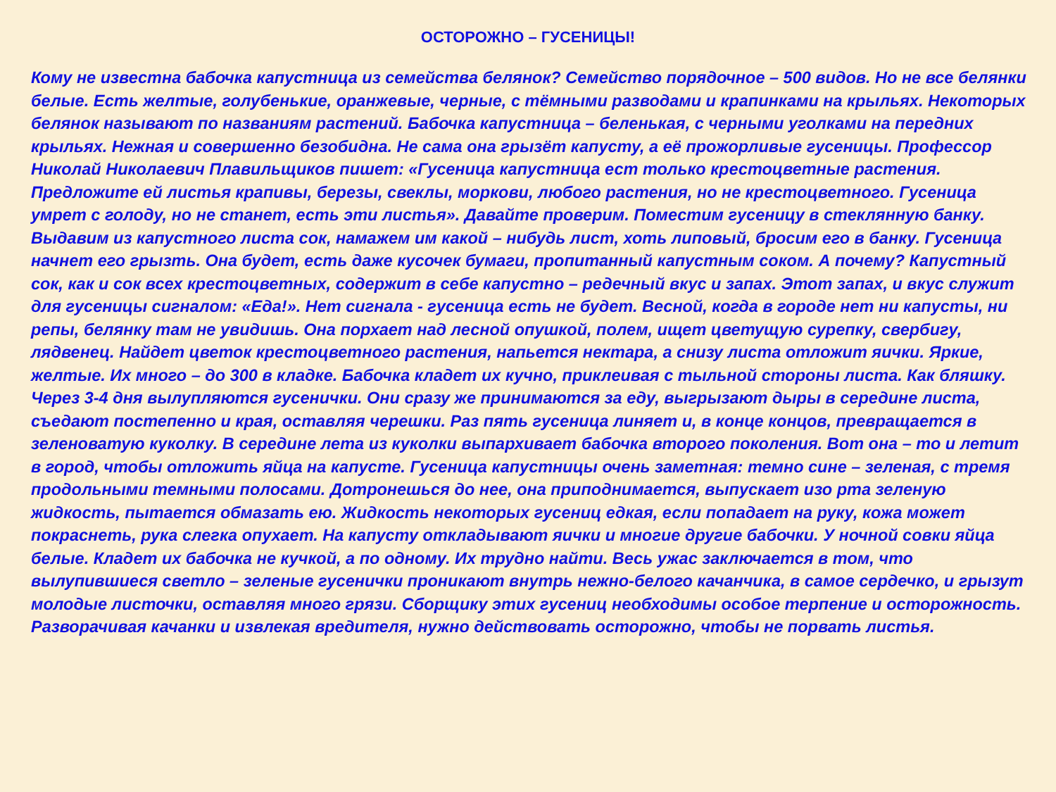ОСТОРОЖНО – ГУСЕНИЦЫ!
Кому не известна бабочка капустница из семейства белянок? Семейство порядочное – 500 видов. Но не все белянки белые. Есть желтые, голубенькие, оранжевые, черные, с тёмными разводами и крапинками на крыльях. Некоторых белянок называют по названиям растений. Бабочка капустница – беленькая, с черными уголками на передних крыльях. Нежная и совершенно безобидна. Не сама она грызёт капусту, а её прожорливые гусеницы. Профессор Николай Николаевич Плавильщиков пишет: «Гусеница капустница ест только крестоцветные растения. Предложите ей листья крапивы, березы, свеклы, моркови, любого растения, но не крестоцветного. Гусеница умрет с голоду, но не станет, есть эти листья». Давайте проверим. Поместим гусеницу в стеклянную банку. Выдавим из капустного листа сок, намажем им какой – нибудь лист, хоть липовый, бросим его в банку. Гусеница начнет его грызть. Она будет, есть даже кусочек бумаги, пропитанный капустным соком. А почему? Капустный сок, как и сок всех крестоцветных, содержит в себе капустно – редечный вкус и запах. Этот запах, и вкус служит для гусеницы сигналом: «Еда!». Нет сигнала - гусеница есть не будет. Весной, когда в городе нет ни капусты, ни репы, белянку там не увидишь. Она порхает над лесной опушкой, полем, ищет цветущую сурепку, свербигу, лядвенец. Найдет цветок крестоцветного растения, напьется нектара, а снизу листа отложит яички. Яркие, желтые. Их много – до 300 в кладке. Бабочка кладет их кучно, приклеивая с тыльной стороны листа. Как бляшку. Через 3-4 дня вылупляются гусенички. Они сразу же принимаются за еду, выгрызают дыры в середине листа, съедают постепенно и края, оставляя черешки. Раз пять гусеница линяет и, в конце концов, превращается в зеленоватую куколку. В середине лета из куколки выпархивает бабочка второго поколения. Вот она – то и летит в город, чтобы отложить яйца на капусте. Гусеница капустницы очень заметная: темно сине – зеленая, с тремя продольными темными полосами. Дотронешься до нее, она приподнимается, выпускает изо рта зеленую жидкость, пытается обмазать ею. Жидкость некоторых гусениц едкая, если попадает на руку, кожа может покраснеть, рука слегка опухает. На капусту откладывают яички и многие другие бабочки. У ночной совки яйца белые. Кладет их бабочка не кучкой, а по одному. Их трудно найти. Весь ужас заключается в том, что вылупившиеся светло – зеленые гусенички проникают внутрь нежно-белого качанчика, в самое сердечко, и грызут молодые листочки, оставляя много грязи. Сборщику этих гусениц необходимы особое терпение и осторожность. Разворачивая качанки и извлекая вредителя, нужно действовать осторожно, чтобы не порвать листья.